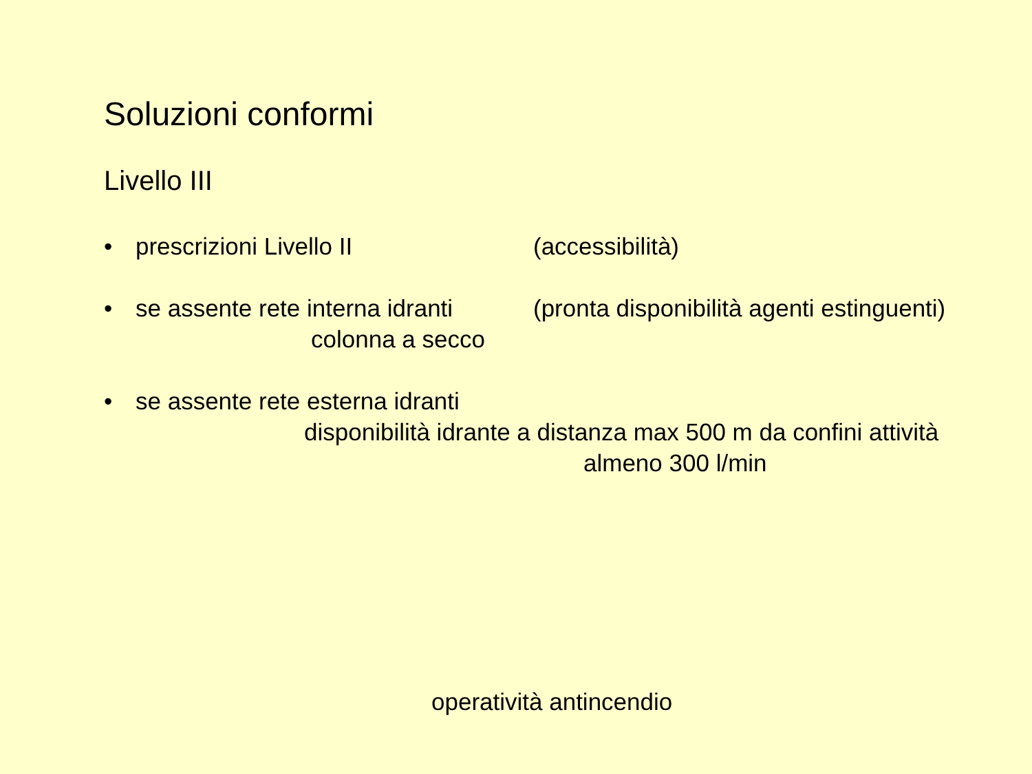Soluzioni conformi
Livello III
• prescrizioni Livello II (accessibilità)
• se assente rete interna idranti (pronta disponibilità agenti estinguenti)
colonna a secco
• se assente rete esterna idranti
disponibilità idrante a distanza max 500 m da confini attività
almeno 300 l/min
operatività antincendio